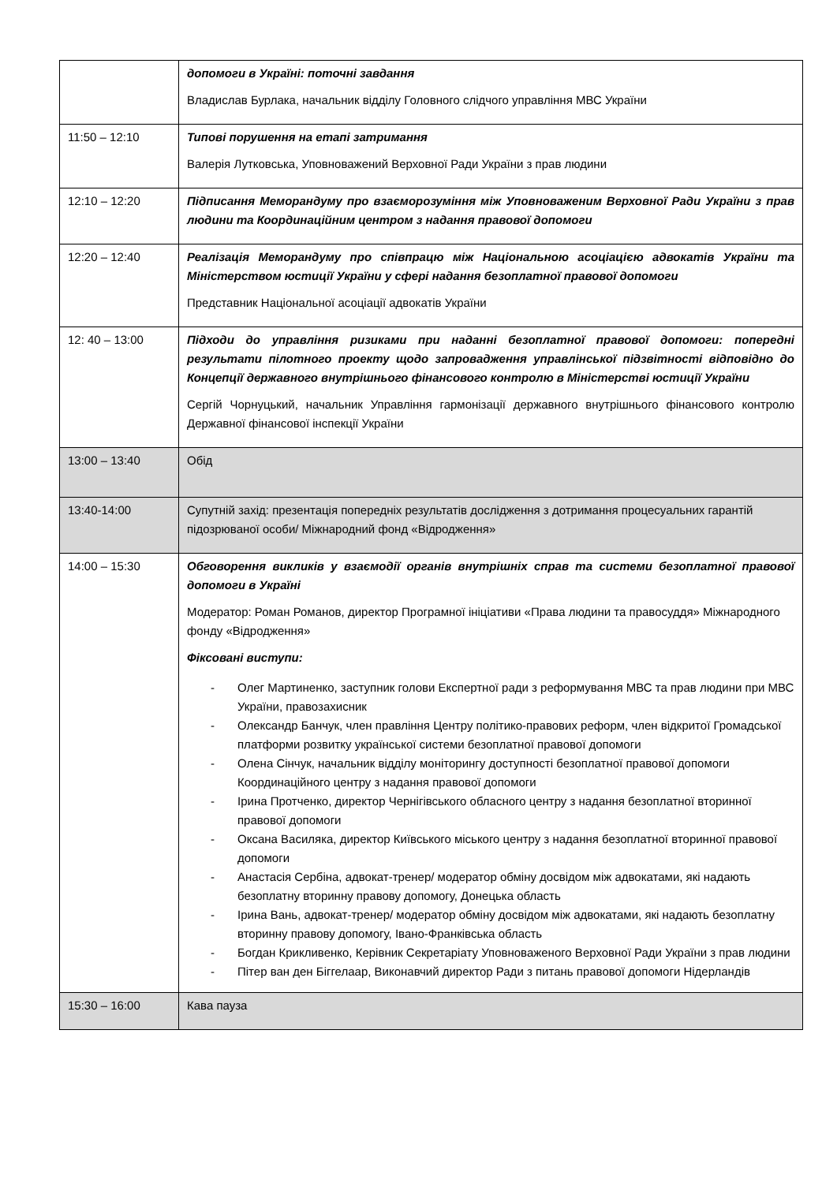| | допомоги в Україні: поточні завдання Владислав Бурлака, начальник відділу Головного слідчого управління МВС України |
| 11:50 – 12:10 | Типові порушення на етапі затримання Валерія Лутковська, Уповноважений Верховної Ради України з прав людини |
| 12:10 – 12:20 | Підписання Меморандуму про взаєморозуміння між Уповноваженим Верховної Ради України з прав людини та Координаційним центром з надання правової допомоги |
| 12:20 – 12:40 | Реалізація Меморандуму про співпрацю між Національною асоціацією адвокатів України та Міністерством юстиції України у сфері надання безоплатної правової допомоги Представник Національної асоціації адвокатів України |
| 12: 40 – 13:00 | Підходи до управління ризиками при наданні безоплатної правової допомоги: попередні результати пілотного проекту щодо запровадження управлінської підзвітності відповідно до Концепції державного внутрішнього фінансового контролю в Міністерстві юстиції України Сергій Чорнуцький, начальник Управління гармонізації державного внутрішнього фінансового контролю Державної фінансової інспекції України |
| 13:00 – 13:40 | Обід |
| 13:40-14:00 | Супутній захід: презентація попередніх результатів дослідження з дотримання процесуальних гарантій підозрюваної особи/ Міжнародний фонд «Відродження» |
| 14:00 – 15:30 | Обговорення викликів у взаємодії органів внутрішніх справ та системи безоплатної правової допомоги в Україні Модератор: Роман Романов, директор Програмної ініціативи «Права людини та правосуддя» Міжнародного фонду «Відродження» Фіксовані виступи: - Олег Мартиненко, заступник голови Експертної ради з реформування МВС та прав людини при МВС України, правозахисник - Олександр Банчук, член правління Центру політико-правових реформ, член відкритої Громадської платформи розвитку української системи безоплатної правової допомоги - Олена Сінчук, начальник відділу моніторингу доступності безоплатної правової допомоги Координаційного центру з надання правової допомоги - Ірина Протченко, директор Чернігівського обласного центру з надання безоплатної вторинної правової допомоги - Оксана Василяка, директор Київського міського центру з надання безоплатної вторинної правової допомоги - Анастасія Сербіна, адвокат-тренер/ модератор обміну досвідом між адвокатами, які надають безоплатну вторинну правову допомогу, Донецька область - Ірина Вань, адвокат-тренер/ модератор обміну досвідом між адвокатами, які надають безоплатну вторинну правову допомогу, Івано-Франківська область - Богдан Крикливенко, Керівник Секретаріату Уповноваженого Верховної Ради України з прав людини - Пітер ван ден Біггелаар, Виконавчий директор Ради з питань правової допомоги Нідерландів |
| 15:30 – 16:00 | Кава пауза |